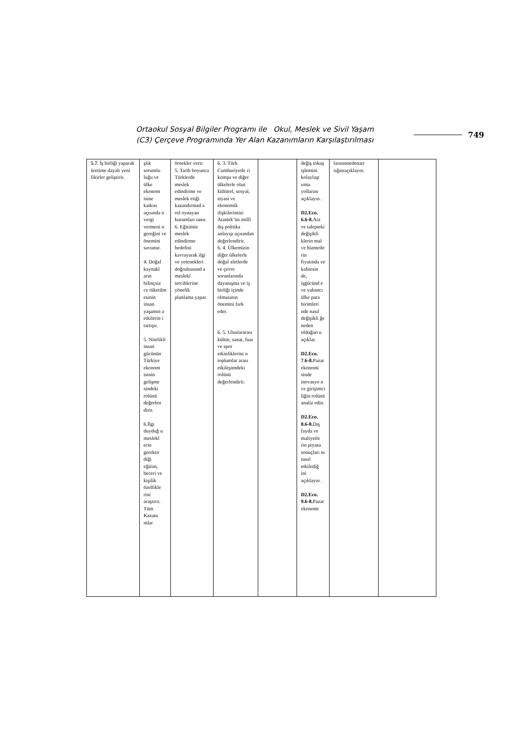Ortaokul Sosyal Bilgiler Programı ile Okul, Meslek ve Sivil Yaşam
(C3) Çerçeve Programında Yer Alan Kazanımların Karşılaştırılması
749
| 5.7 . İş birliği yaparak üretime dayalı yeni fikirler geliştirir. | şlık sorumlu luğu ve ülke ekonom isine katkısı açısında n vergi vermeni n gereğini ve önemini savunur. 4. Doğal kaynakl arın bilinçsiz ce tüketilm esinin insan yaşamın a etkilerin i tartışır. 5. Nitelikli insan gücünün Türkiye ekonom isinin gelişme sindeki rolünü değerlen dirir. 6.İlgi duyduğ u meslekl erin gerektir diği eğitim, beceri ve kişilik özellikle rini araştırır. Tüm Kazanı mlar | örnekler verir. 5. Tarih boyunca Türklerde meslek edindirme ve meslek etiği kazandırmad a rol oynayan kurumları tanır. 6. Eğitimin meslek edindirme hedefini kavrayarak ilgi ve yetenekleri doğrultusund a meslekî tercihlerine yönelik planlama yapar. | 6. 3. Türk Cumhuriyetle ri komşu ve diğer ülkelerle olan kültürel, sosyal, siyasi ve ekonomik ilişkilerimizi Atatürk’ün millî dış politika anlayışı açısından değerlendirir. 6. 4. Ülkemizin diğer ülkelerle doğal afetlerde ve çevre sorunlarında dayanışma ve iş birliği içinde olmasının önemini fark eder. 6. 5. Uluslararası kültür, sanat, fuar ve spor etkinliklerini n toplumlar arası etkileşimdeki rolünü değerlendirir. | | değiş tokuş işlemini kolaylaşt ırma yollarını açıklayın . D2.Eco. 6.6-8. Arz ve talepteki değişikli klerin mal ve hizmetle rin fiyatında ve kalitesin de, işgücünd e ve yabancı ülke para birimleri nde nasıl değişikli ğe neden olduğun u açıklar. D2.Eco. 7.6-8. Pazar ekonomi sinde inovasyo n ve girişimci liğin rolünü analiz edin. D2.Eco. 8.6-8. Dış fayda ve maliyetle rin piyasa sonuçları nı nasıl etkilediğ ini açıklayın . D2.Eco. 9.6-8. Pazar ekonomi | larınınnedenart tığınıaçıklayın. | |